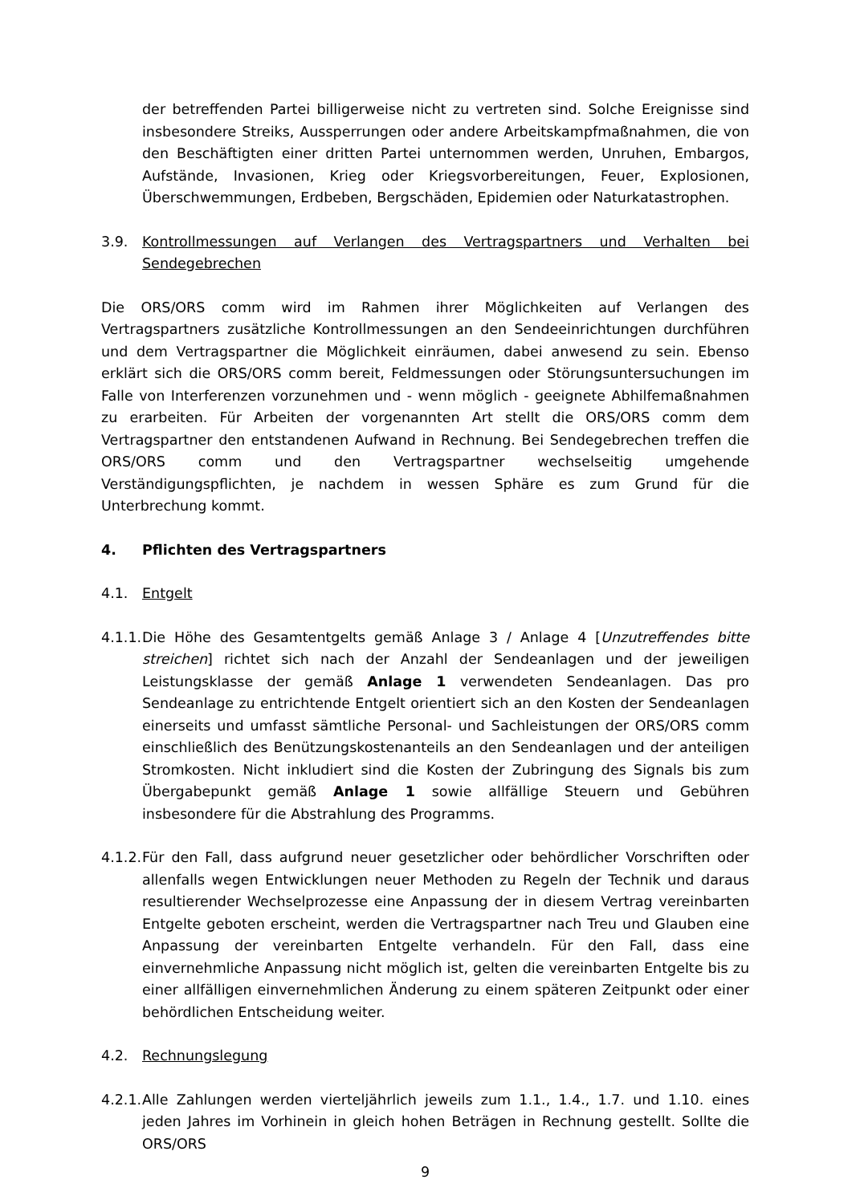der betreffenden Partei billigerweise nicht zu vertreten sind. Solche Ereignisse sind insbesondere Streiks, Aussperrungen oder andere Arbeitskampfmaßnahmen, die von den Beschäftigten einer dritten Partei unternommen werden, Unruhen, Embargos, Aufstände, Invasionen, Krieg oder Kriegsvorbereitungen, Feuer, Explosionen, Überschwemmungen, Erdbeben, Bergschäden, Epidemien oder Naturkatastrophen.
3.9. Kontrollmessungen auf Verlangen des Vertragspartners und Verhalten bei Sendegebrechen
Die ORS/ORS comm wird im Rahmen ihrer Möglichkeiten auf Verlangen des Vertragspartners zusätzliche Kontrollmessungen an den Sendeeinrichtungen durchführen und dem Vertragspartner die Möglichkeit einräumen, dabei anwesend zu sein. Ebenso erklärt sich die ORS/ORS comm bereit, Feldmessungen oder Störungsuntersuchungen im Falle von Interferenzen vorzunehmen und - wenn möglich - geeignete Abhilfemaßnahmen zu erarbeiten. Für Arbeiten der vorgenannten Art stellt die ORS/ORS comm dem Vertragspartner den entstandenen Aufwand in Rechnung. Bei Sendegebrechen treffen die ORS/ORS comm und den Vertragspartner wechselseitig umgehende Verständigungspflichten, je nachdem in wessen Sphäre es zum Grund für die Unterbrechung kommt.
4. Pflichten des Vertragspartners
4.1. Entgelt
4.1.1.
Die Höhe des Gesamtentgelts gemäß Anlage 3 / Anlage 4 [Unzutreffendes bitte streichen] richtet sich nach der Anzahl der Sendeanlagen und der jeweiligen Leistungsklasse der gemäß Anlage 1 verwendeten Sendeanlagen. Das pro Sendeanlage zu entrichtende Entgelt orientiert sich an den Kosten der Sendeanlagen einerseits und umfasst sämtliche Personal- und Sachleistungen der ORS/ORS comm einschließlich des Benützungskostenanteils an den Sendeanlagen und der anteiligen Stromkosten. Nicht inkludiert sind die Kosten der Zubringung des Signals bis zum Übergabepunkt gemäß Anlage 1 sowie allfällige Steuern und Gebühren insbesondere für die Abstrahlung des Programms.
4.1.2.
Für den Fall, dass aufgrund neuer gesetzlicher oder behördlicher Vorschriften oder allenfalls wegen Entwicklungen neuer Methoden zu Regeln der Technik und daraus resultierender Wechselprozesse eine Anpassung der in diesem Vertrag vereinbarten Entgelte geboten erscheint, werden die Vertragspartner nach Treu und Glauben eine Anpassung der vereinbarten Entgelte verhandeln. Für den Fall, dass eine einvernehmliche Anpassung nicht möglich ist, gelten die vereinbarten Entgelte bis zu einer allfälligen einvernehmlichen Änderung zu einem späteren Zeitpunkt oder einer behördlichen Entscheidung weiter.
4.2. Rechnungslegung
4.2.1.
Alle Zahlungen werden vierteljährlich jeweils zum 1.1., 1.4., 1.7. und 1.10. eines jeden Jahres im Vorhinein in gleich hohen Beträgen in Rechnung gestellt. Sollte die ORS/ORS
9